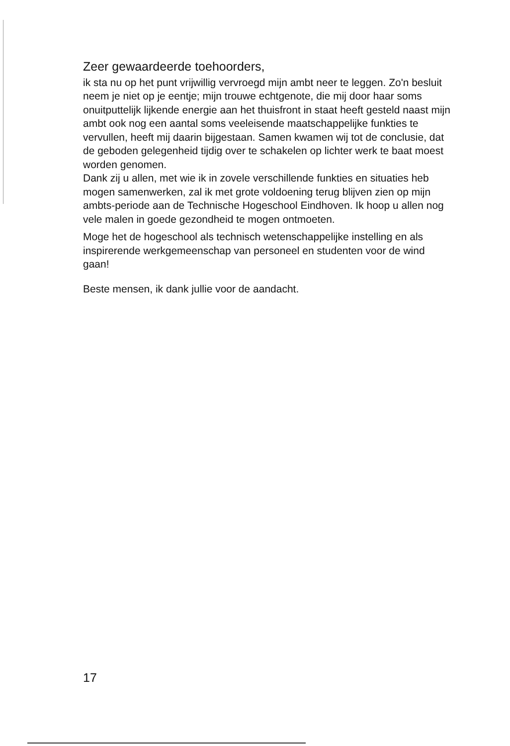Zeer gewaardeerde toehoorders,
ik sta nu op het punt vrijwillig vervroegd mijn ambt neer te leggen. Zo'n besluit neem je niet op je eentje; mijn trouwe echtgenote, die mij door haar soms onuitputtelijk lijkende energie aan het thuisfront in staat heeft gesteld naast mijn ambt ook nog een aantal soms veeleisende maatschappelijke funkties te vervullen, heeft mij daarin bijgestaan. Samen kwamen wij tot de conclusie, dat de geboden gelegenheid tijdig over te schakelen op lichter werk te baat moest worden genomen.
Dank zij u allen, met wie ik in zovele verschillende funkties en situaties heb mogen samenwerken, zal ik met grote voldoening terug blijven zien op mijn ambts-periode aan de Technische Hogeschool Eindhoven. Ik hoop u allen nog vele malen in goede gezondheid te mogen ontmoeten.
Moge het de hogeschool als technisch wetenschappelijke instelling en als inspirerende werkgemeenschap van personeel en studenten voor de wind gaan!
Beste mensen, ik dank jullie voor de aandacht.
17